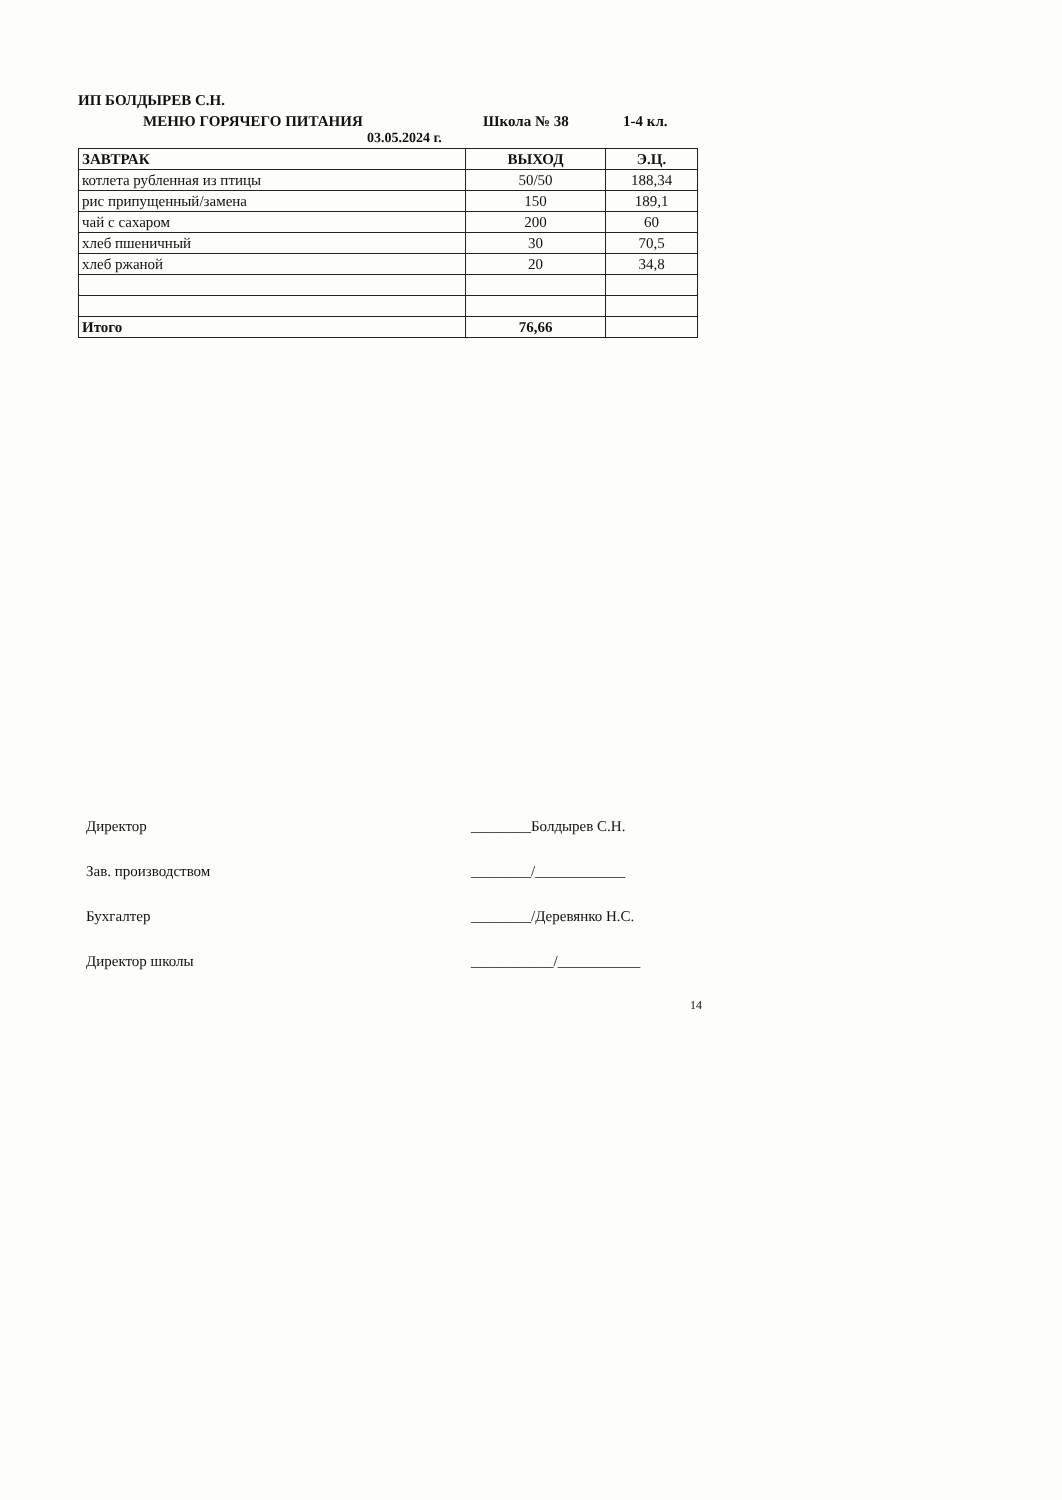ИП БОЛДЫРЕВ С.Н.
МЕНЮ ГОРЯЧЕГО ПИТАНИЯ Школа № 38 1-4 кл.
03.05.2024 г.
| ЗАВТРАК | ВЫХОД | Э.Ц. |
| котлета рубленная из птицы | 50/50 | 188,34 |
| рис припущенный/замена | 150 | 189,1 |
| чай с сахаром | 200 | 60 |
| хлеб пшеничный | 30 | 70,5 |
| хлеб ржаной | 20 | 34,8 |
| Итого | 76,66 | |
Директор ________Болдырев С.Н.
Зав. производством ________/____________
Бухгалтер ________/Деревянко Н.С.
Директор школы ___________/___________
14